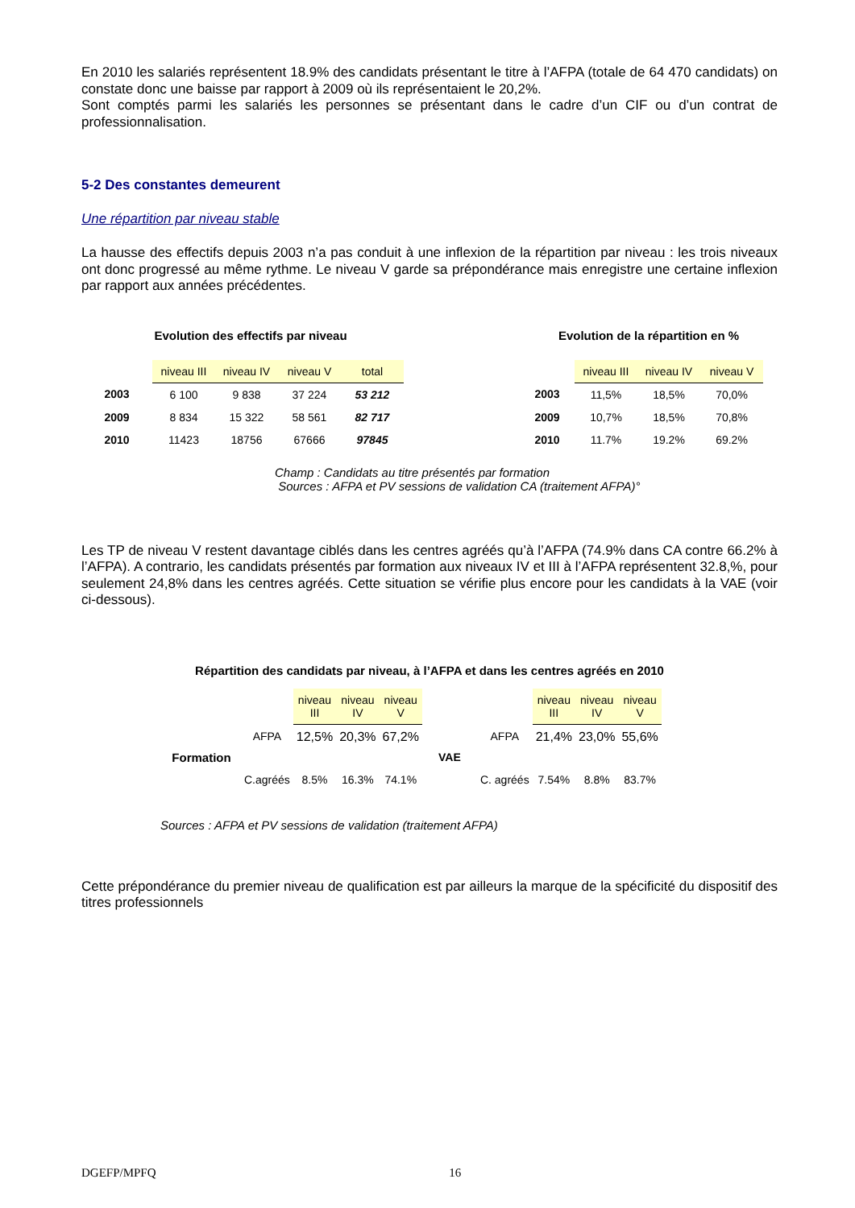En 2010 les salariés représentent 18.9% des candidats présentant le titre à l’AFPA (totale de 64 470 candidats) on constate donc une baisse par rapport à 2009 où ils représentaient le 20,2%.
Sont comptés parmi les salariés les personnes se présentant dans le cadre d’un CIF ou d’un contrat de professionnalisation.
5-2 Des constantes demeurent
Une répartition par niveau stable
La hausse des effectifs depuis 2003 n’a pas conduit à une inflexion de la répartition par niveau : les trois niveaux ont donc progressé au même rythme. Le niveau V garde sa prépondérance mais enregistre une certaine inflexion par rapport aux années précédentes.
Evolution des effectifs par niveau
| | niveau III | niveau IV | niveau V | total |
| 2003 | 6 100 | 9 838 | 37 224 | 53 212 |
| 2009 | 8 834 | 15 322 | 58 561 | 82 717 |
| 2010 | 11423 | 18756 | 67666 | 97845 |
Evolution de la répartition en %
| | niveau III | niveau IV | niveau V |
| 2003 | 11,5% | 18,5% | 70,0% |
| 2009 | 10,7% | 18,5% | 70,8% |
| 2010 | 11.7% | 19.2% | 69.2% |
Champ : Candidats au titre présentés par formation
Sources : AFPA et PV sessions de validation CA (traitement AFPA)°
Les TP de niveau V restent davantage ciblés dans les centres agréés qu’à l’AFPA (74.9% dans CA contre 66.2% à l’AFPA). A contrario, les candidats présentés par formation aux niveaux IV et III à l’AFPA représentent 32.8,%, pour seulement 24,8% dans les centres agréés. Cette situation se vérifie plus encore pour les candidats à la VAE (voir ci-dessous).
Répartition des candidats par niveau, à l’AFPA et dans les centres agréés en 2010
| | | niveau III | niveau IV | niveau V | | | niveau III | niveau IV | niveau V |
| Formation | AFPA | 12,5% | 20,3% | 67,2% | VAE | AFPA | 21,4% | 23,0% | 55,6% |
| | C.agréés | 8.5% | 16.3% | 74.1% | | C. agréés | 7.54% | 8.8% | 83.7% |
Sources : AFPA et PV sessions de validation (traitement AFPA)
Cette prépondérance du premier niveau de qualification est par ailleurs la marque de la spécificité du dispositif des titres professionnels
DGEFP/MPFQ 16